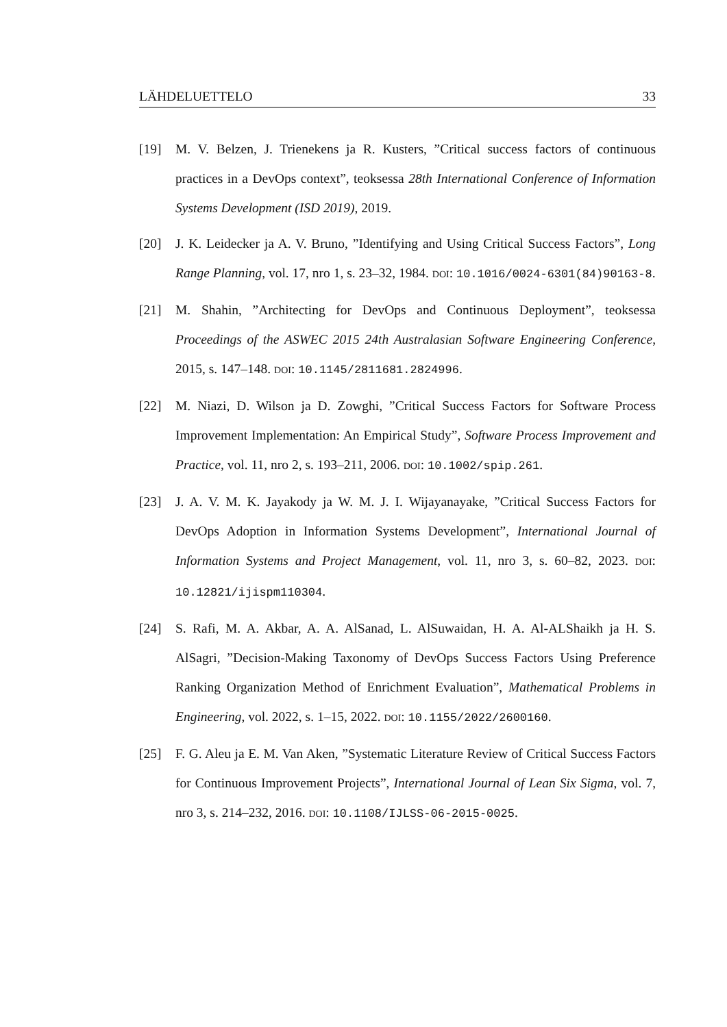LÄHDELUETTELO 33
[19] M. V. Belzen, J. Trienekens ja R. Kusters, ”Critical success factors of continuous practices in a DevOps context”, teoksessa 28th International Conference of Information Systems Development (ISD 2019), 2019.
[20] J. K. Leidecker ja A. V. Bruno, ”Identifying and Using Critical Success Factors”, Long Range Planning, vol. 17, nro 1, s. 23–32, 1984. DOI: 10.1016/0024-6301(84)90163-8.
[21] M. Shahin, ”Architecting for DevOps and Continuous Deployment”, teoksessa Proceedings of the ASWEC 2015 24th Australasian Software Engineering Conference, 2015, s. 147–148. DOI: 10.1145/2811681.2824996.
[22] M. Niazi, D. Wilson ja D. Zowghi, ”Critical Success Factors for Software Process Improvement Implementation: An Empirical Study”, Software Process Improvement and Practice, vol. 11, nro 2, s. 193–211, 2006. DOI: 10.1002/spip.261.
[23] J. A. V. M. K. Jayakody ja W. M. J. I. Wijayanayake, ”Critical Success Factors for DevOps Adoption in Information Systems Development”, International Journal of Information Systems and Project Management, vol. 11, nro 3, s. 60–82, 2023. DOI: 10.12821/ijispm110304.
[24] S. Rafi, M. A. Akbar, A. A. AlSanad, L. AlSuwaidan, H. A. Al-ALShaikh ja H. S. AlSagri, ”Decision-Making Taxonomy of DevOps Success Factors Using Preference Ranking Organization Method of Enrichment Evaluation”, Mathematical Problems in Engineering, vol. 2022, s. 1–15, 2022. DOI: 10.1155/2022/2600160.
[25] F. G. Aleu ja E. M. Van Aken, ”Systematic Literature Review of Critical Success Factors for Continuous Improvement Projects”, International Journal of Lean Six Sigma, vol. 7, nro 3, s. 214–232, 2016. DOI: 10.1108/IJLSS-06-2015-0025.